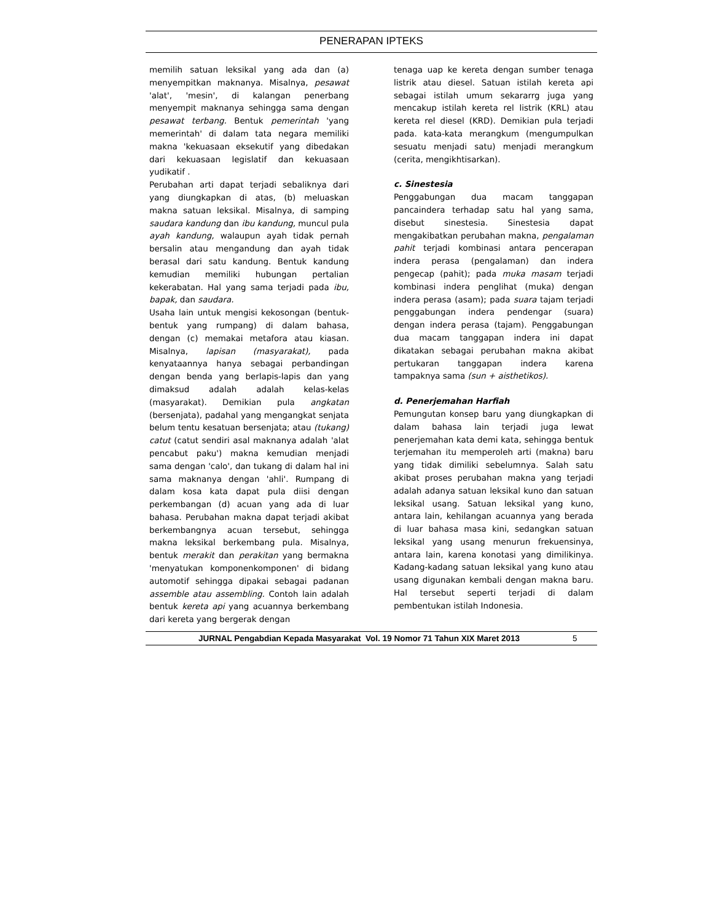PENERAPAN IPTEKS
memilih satuan leksikal yang ada dan (a) menyempitkan maknanya. Misalnya, pesawat 'alat', 'mesin', di kalangan penerbang menyempit maknanya sehingga sama dengan pesawat terbang. Bentuk pemerintah 'yang memerintah' di dalam tata negara memiliki makna 'kekuasaan eksekutif yang dibedakan dari kekuasaan legislatif dan kekuasaan yudikatif .
Perubahan arti dapat terjadi sebaliknya dari yang diungkapkan di atas, (b) meluaskan makna satuan leksikal. Misalnya, di samping saudara kandung dan ibu kandung, muncul pula ayah kandung, walaupun ayah tidak pernah bersalin atau mengandung dan ayah tidak berasal dari satu kandung. Bentuk kandung kemudian memiliki hubungan pertalian kekerabatan. Hal yang sama terjadi pada ibu, bapak, dan saudara.
Usaha lain untuk mengisi kekosongan (bentuk-bentuk yang rumpang) di dalam bahasa, dengan (c) memakai metafora atau kiasan. Misalnya, lapisan (masyarakat), pada kenyataannya hanya sebagai perbandingan dengan benda yang berlapis-lapis dan yang dimaksud adalah adalah kelas-kelas (masyarakat). Demikian pula angkatan (bersenjata), padahal yang mengangkat senjata belum tentu kesatuan bersenjata; atau (tukang) catut (catut sendiri asal maknanya adalah 'alat pencabut paku') makna kemudian menjadi sama dengan 'calo', dan tukang di dalam hal ini sama maknanya dengan 'ahli'. Rumpang di dalam kosa kata dapat pula diisi dengan perkembangan (d) acuan yang ada di luar bahasa. Perubahan makna dapat terjadi akibat berkembangnya acuan tersebut, sehingga makna leksikal berkembang pula. Misalnya, bentuk merakit dan perakitan yang bermakna 'menyatukan komponenkomponen' di bidang automotif sehingga dipakai sebagai padanan assemble atau assembling. Contoh lain adalah bentuk kereta api yang acuannya berkembang dari kereta yang bergerak dengan
tenaga uap ke kereta dengan sumber tenaga listrik atau diesel. Satuan istilah kereta api sebagai istilah umum sekararrg juga yang mencakup istilah kereta rel listrik (KRL) atau kereta rel diesel (KRD). Demikian pula terjadi pada. kata-kata merangkum (mengumpulkan sesuatu menjadi satu) menjadi merangkum (cerita, mengikhtisarkan).
c. Sinestesia
Penggabungan dua macam tanggapan pancaindera terhadap satu hal yang sama, disebut sinestesia. Sinestesia dapat mengakibatkan perubahan makna, pengalaman pahit terjadi kombinasi antara pencerapan indera perasa (pengalaman) dan indera pengecap (pahit); pada muka masam terjadi kombinasi indera penglihat (muka) dengan indera perasa (asam); pada suara tajam terjadi penggabungan indera pendengar (suara) dengan indera perasa (tajam). Penggabungan dua macam tanggapan indera ini dapat dikatakan sebagai perubahan makna akibat pertukaran tanggapan indera karena tampaknya sama (sun + aisthetikos).
d. Penerjemahan Harfiah
Pemungutan konsep baru yang diungkapkan di dalam bahasa lain terjadi juga lewat penerjemahan kata demi kata, sehingga bentuk terjemahan itu memperoleh arti (makna) baru yang tidak dimiliki sebelumnya. Salah satu akibat proses perubahan makna yang terjadi adalah adanya satuan leksikal kuno dan satuan leksikal usang. Satuan leksikal yang kuno, antara lain, kehilangan acuannya yang berada di luar bahasa masa kini, sedangkan satuan leksikal yang usang menurun frekuensinya, antara lain, karena konotasi yang dimilikinya. Kadang-kadang satuan leksikal yang kuno atau usang digunakan kembali dengan makna baru. Hal tersebut seperti terjadi di dalam pembentukan istilah Indonesia.
JURNAL Pengabdian Kepada Masyarakat Vol. 19 Nomor 71 Tahun XIX Maret 2013 5